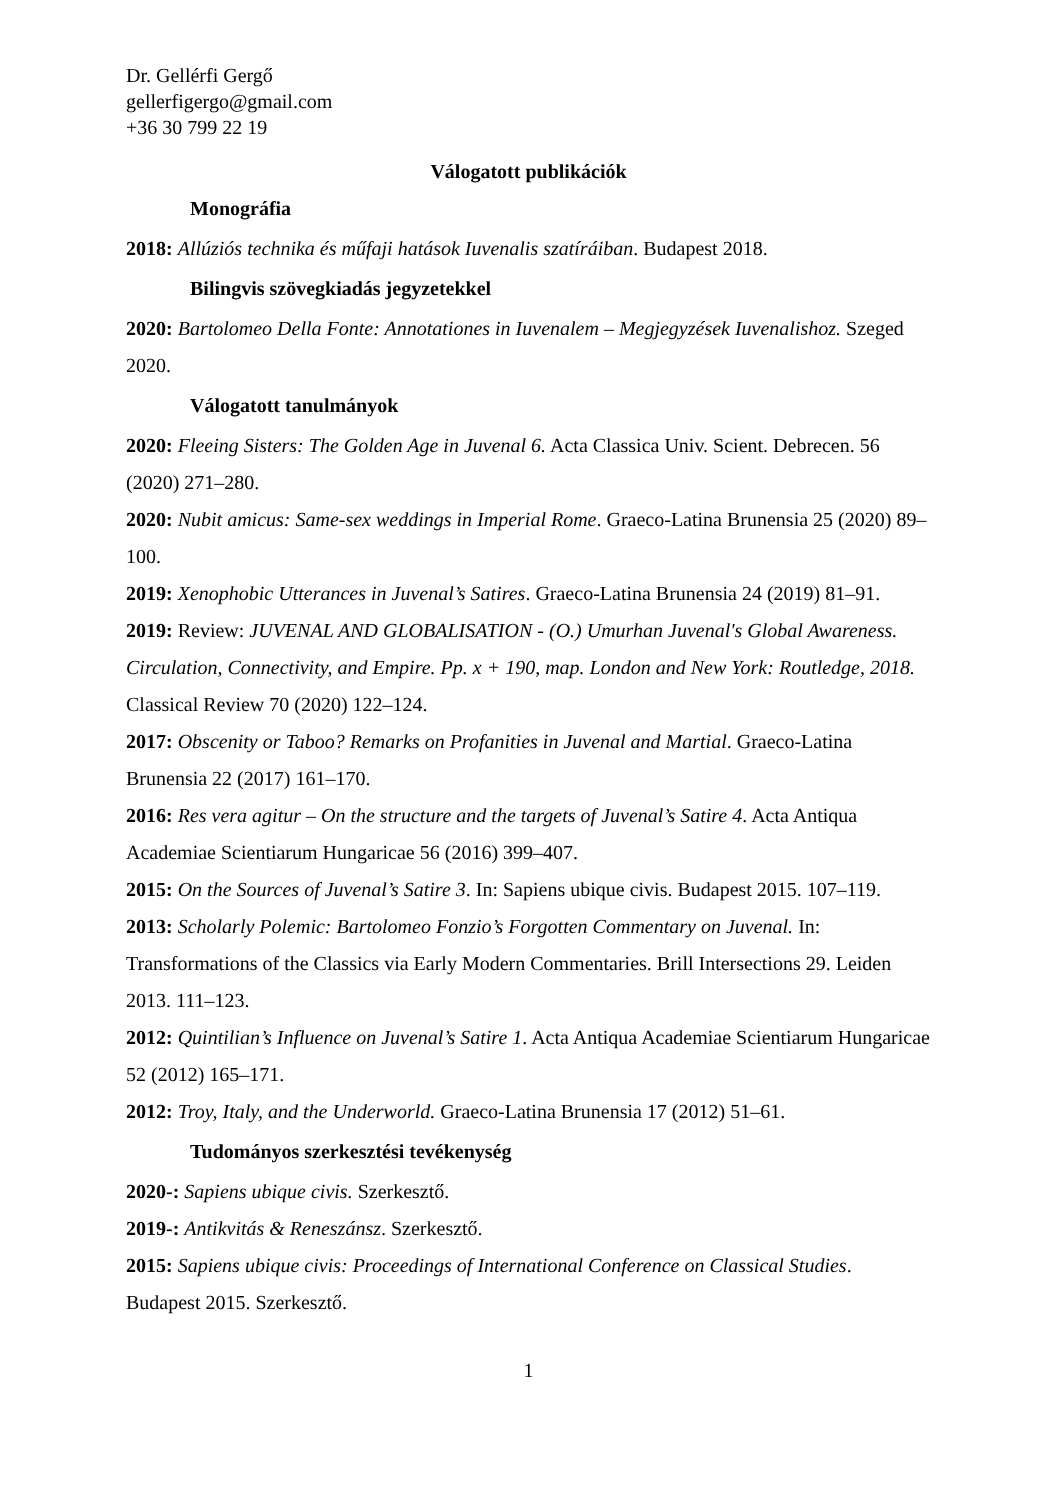Dr. Gellérfi Gergő
gellerfigergo@gmail.com
+36 30 799 22 19
Válogatott publikációk
Monográfia
2018: Allúziós technika és műfaji hatások Iuvenalis szatíráiban. Budapest 2018.
Bilingvis szövegkiadás jegyzetekkel
2020: Bartolomeo Della Fonte: Annotationes in Iuvenalem – Megjegyzések Iuvenalishoz. Szeged 2020.
Válogatott tanulmányok
2020: Fleeing Sisters: The Golden Age in Juvenal 6. Acta Classica Univ. Scient. Debrecen. 56 (2020) 271–280.
2020: Nubit amicus: Same-sex weddings in Imperial Rome. Graeco-Latina Brunensia 25 (2020) 89–100.
2019: Xenophobic Utterances in Juvenal’s Satires. Graeco-Latina Brunensia 24 (2019) 81–91.
2019: Review: JUVENAL AND GLOBALISATION - (O.) Umurhan Juvenal's Global Awareness. Circulation, Connectivity, and Empire. Pp. x + 190, map. London and New York: Routledge, 2018. Classical Review 70 (2020) 122–124.
2017: Obscenity or Taboo? Remarks on Profanities in Juvenal and Martial. Graeco-Latina Brunensia 22 (2017) 161–170.
2016: Res vera agitur – On the structure and the targets of Juvenal’s Satire 4. Acta Antiqua Academiae Scientiarum Hungaricae 56 (2016) 399–407.
2015: On the Sources of Juvenal’s Satire 3. In: Sapiens ubique civis. Budapest 2015. 107–119.
2013: Scholarly Polemic: Bartolomeo Fonzio’s Forgotten Commentary on Juvenal. In: Transformations of the Classics via Early Modern Commentaries. Brill Intersections 29. Leiden 2013. 111–123.
2012: Quintilian’s Influence on Juvenal’s Satire 1. Acta Antiqua Academiae Scientiarum Hungaricae 52 (2012) 165–171.
2012: Troy, Italy, and the Underworld. Graeco-Latina Brunensia 17 (2012) 51–61.
Tudományos szerkesztési tevékenység
2020-: Sapiens ubique civis. Szerkesztő.
2019-: Antikvitás & Reneszánsz. Szerkesztő.
2015: Sapiens ubique civis: Proceedings of International Conference on Classical Studies. Budapest 2015. Szerkesztő.
1